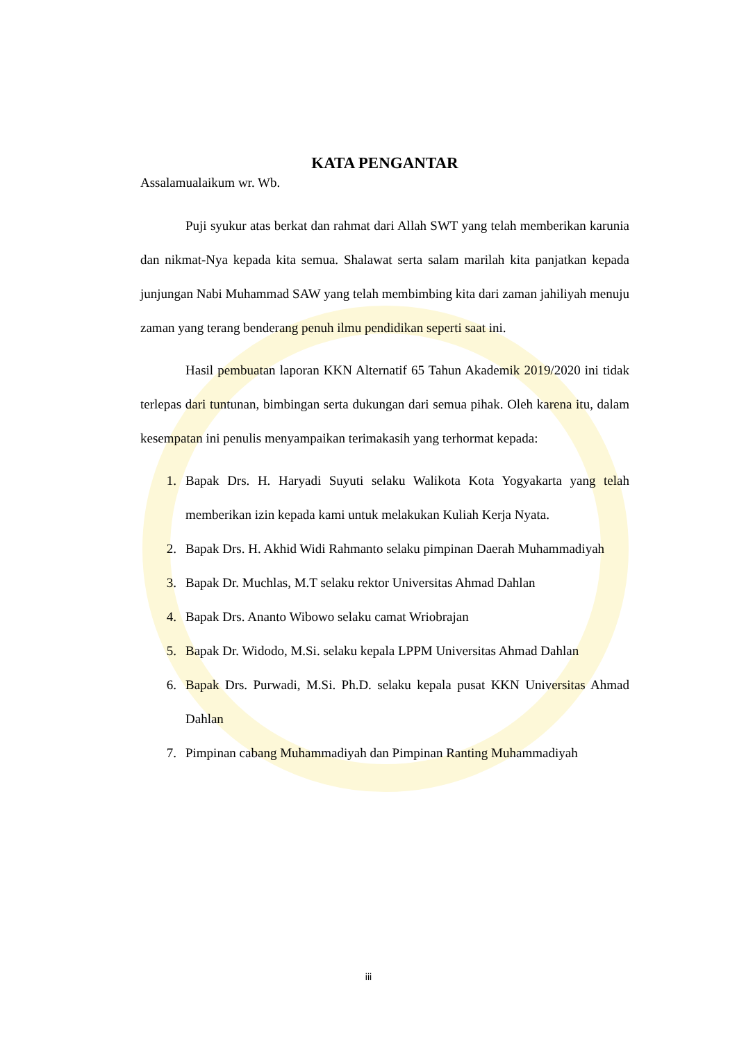KATA PENGANTAR
Assalamualaikum wr. Wb.
Puji syukur atas berkat dan rahmat dari Allah SWT yang telah memberikan karunia dan nikmat-Nya kepada kita semua. Shalawat serta salam marilah kita panjatkan kepada junjungan Nabi Muhammad SAW yang telah membimbing kita dari zaman jahiliyah menuju zaman yang terang benderang penuh ilmu pendidikan seperti saat ini.
Hasil pembuatan laporan KKN Alternatif 65 Tahun Akademik 2019/2020 ini tidak terlepas dari tuntunan, bimbingan serta dukungan dari semua pihak. Oleh karena itu, dalam kesempatan ini penulis menyampaikan terimakasih yang terhormat kepada:
1. Bapak Drs. H. Haryadi Suyuti selaku Walikota Kota Yogyakarta yang telah memberikan izin kepada kami untuk melakukan Kuliah Kerja Nyata.
2. Bapak Drs. H. Akhid Widi Rahmanto selaku pimpinan Daerah Muhammadiyah
3. Bapak Dr. Muchlas, M.T selaku rektor Universitas Ahmad Dahlan
4. Bapak Drs. Ananto Wibowo selaku camat Wriobrajan
5. Bapak Dr. Widodo, M.Si. selaku kepala LPPM Universitas Ahmad Dahlan
6. Bapak Drs. Purwadi, M.Si. Ph.D. selaku kepala pusat KKN Universitas Ahmad Dahlan
7. Pimpinan cabang Muhammadiyah dan Pimpinan Ranting Muhammadiyah
iii